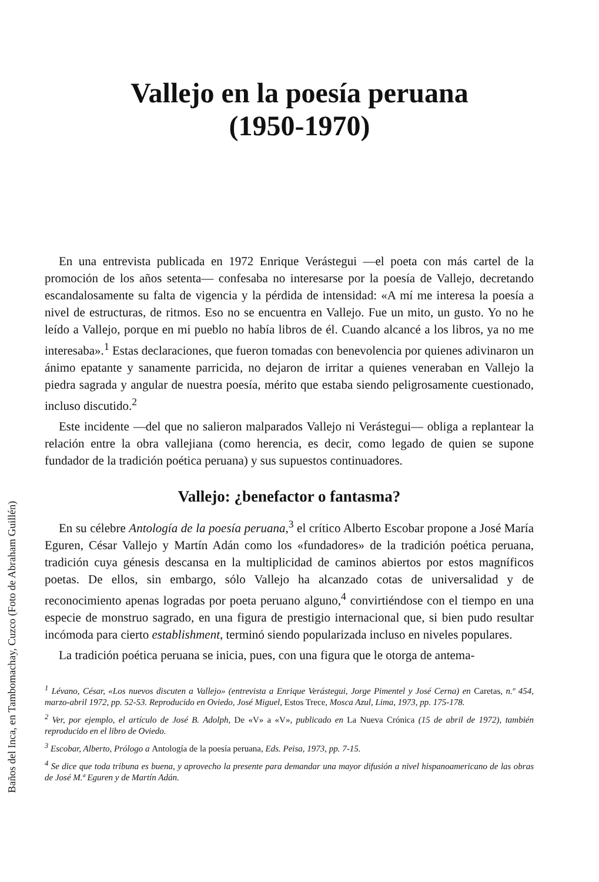Baños del Inca, en Tambomachay, Cuzco (Foto de Abraham Guillén)
Vallejo en la poesía peruana
(1950-1970)
En una entrevista publicada en 1972 Enrique Verástegui —el poeta con más cartel de la promoción de los años setenta— confesaba no interesarse por la poesía de Vallejo, decretando escandalosamente su falta de vigencia y la pérdida de intensidad: «A mí me interesa la poesía a nivel de estructuras, de ritmos. Eso no se encuentra en Vallejo. Fue un mito, un gusto. Yo no he leído a Vallejo, porque en mi pueblo no había libros de él. Cuando alcancé a los libros, ya no me interesaba».<sup>1</sup> Estas declaraciones, que fueron tomadas con benevolencia por quienes adivinaron un ánimo epatante y sanamente parricida, no dejaron de irritar a quienes veneraban en Vallejo la piedra sagrada y angular de nuestra poesía, mérito que estaba siendo peligrosamente cuestionado, incluso discutido.<sup>2</sup>
Este incidente —del que no salieron malparados Vallejo ni Verástegui— obliga a replantear la relación entre la obra vallejiana (como herencia, es decir, como legado de quien se supone fundador de la tradición poética peruana) y sus supuestos continuadores.
Vallejo: ¿benefactor o fantasma?
En su célebre Antología de la poesía peruana,<sup>3</sup> el crítico Alberto Escobar propone a José María Eguren, César Vallejo y Martín Adán como los «fundadores» de la tradición poética peruana, tradición cuya génesis descansa en la multiplicidad de caminos abiertos por estos magníficos poetas. De ellos, sin embargo, sólo Vallejo ha alcanzado cotas de universalidad y de reconocimiento apenas logradas por poeta peruano alguno,<sup>4</sup> convirtiéndose con el tiempo en una especie de monstruo sagrado, en una figura de prestigio internacional que, si bien pudo resultar incómoda para cierto establishment, terminó siendo popularizada incluso en niveles populares.
La tradición poética peruana se inicia, pues, con una figura que le otorga de antema-
<sup>1</sup> Lévano, César, «Los nuevos discuten a Vallejo» (entrevista a Enrique Verástegui, Jorge Pimentel y José Cerna) en Caretas, n.º 454, marzo-abril 1972, pp. 52-53. Reproducido en Oviedo, José Miguel, Estos Trece, Mosca Azul, Lima, 1973, pp. 175-178.
<sup>2</sup> Ver, por ejemplo, el artículo de José B. Adolph, De «V» a «V», publicado en La Nueva Crónica (15 de abril de 1972), también reproducido en el libro de Oviedo.
<sup>3</sup> Escobar, Alberto, Prólogo a Antología de la poesía peruana, Eds. Peisa, 1973, pp. 7-15.
<sup>4</sup> Se dice que toda tribuna es buena, y aprovecho la presente para demandar una mayor difusión a nivel hispanoamericano de las obras de José M.ª Eguren y de Martín Adán.